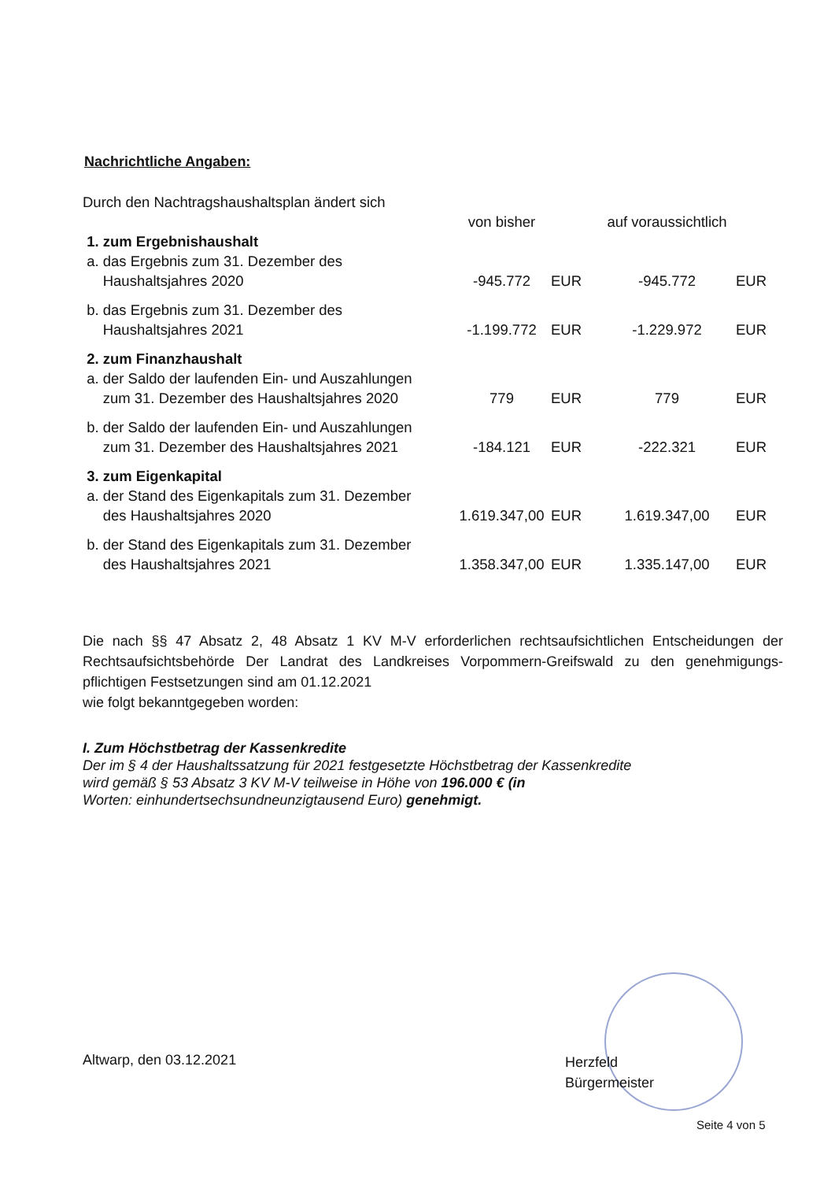Nachrichtliche Angaben:
| Durch den Nachtragshaushaltsplan ändert sich | | | | |
| | von bisher | | auf voraussichtlich | |
| 1. zum Ergebnishaushalt | | | | |
| a. das Ergebnis zum 31. Dezember des Haushaltsjahres 2020 | -945.772 | EUR | -945.772 | EUR |
| b. das Ergebnis zum 31. Dezember des Haushaltsjahres 2021 | -1.199.772 | EUR | -1.229.972 | EUR |
| 2. zum Finanzhaushalt | | | | |
| a. der Saldo der laufenden Ein- und Auszahlungen zum 31. Dezember des Haushaltsjahres 2020 | 779 | EUR | 779 | EUR |
| b. der Saldo der laufenden Ein- und Auszahlungen zum 31. Dezember des Haushaltsjahres 2021 | -184.121 | EUR | -222.321 | EUR |
| 3. zum Eigenkapital | | | | |
| a. der Stand des Eigenkapitals zum 31. Dezember des Haushaltsjahres 2020 | 1.619.347,00 | EUR | 1.619.347,00 | EUR |
| b. der Stand des Eigenkapitals zum 31. Dezember des Haushaltsjahres 2021 | 1.358.347,00 | EUR | 1.335.147,00 | EUR |
Die nach §§ 47 Absatz 2, 48 Absatz 1 KV M-V erforderlichen rechtsaufsichtlichen Entscheidungen der Rechtsaufsichtsbehörde Der Landrat des Landkreises Vorpommern-Greifswald zu den genehmigungs­pflichtigen Festsetzungen sind am 01.12.2021
wie folgt bekanntgegeben worden:
I. Zum Höchstbetrag der Kassenkredite
Der im § 4 der Haushaltssatzung für 2021 festgesetzte Höchstbetrag der Kassenkredite
wird gemäß § 53 Absatz 3 KV M-V teilweise in Höhe von 196.000 € (in
Worten: einhundertsechsundneunzigtausend Euro) genehmigt.
Altwarp, den 03.12.2021
Herzfeld
Bürgermeister
Seite 4 von 5